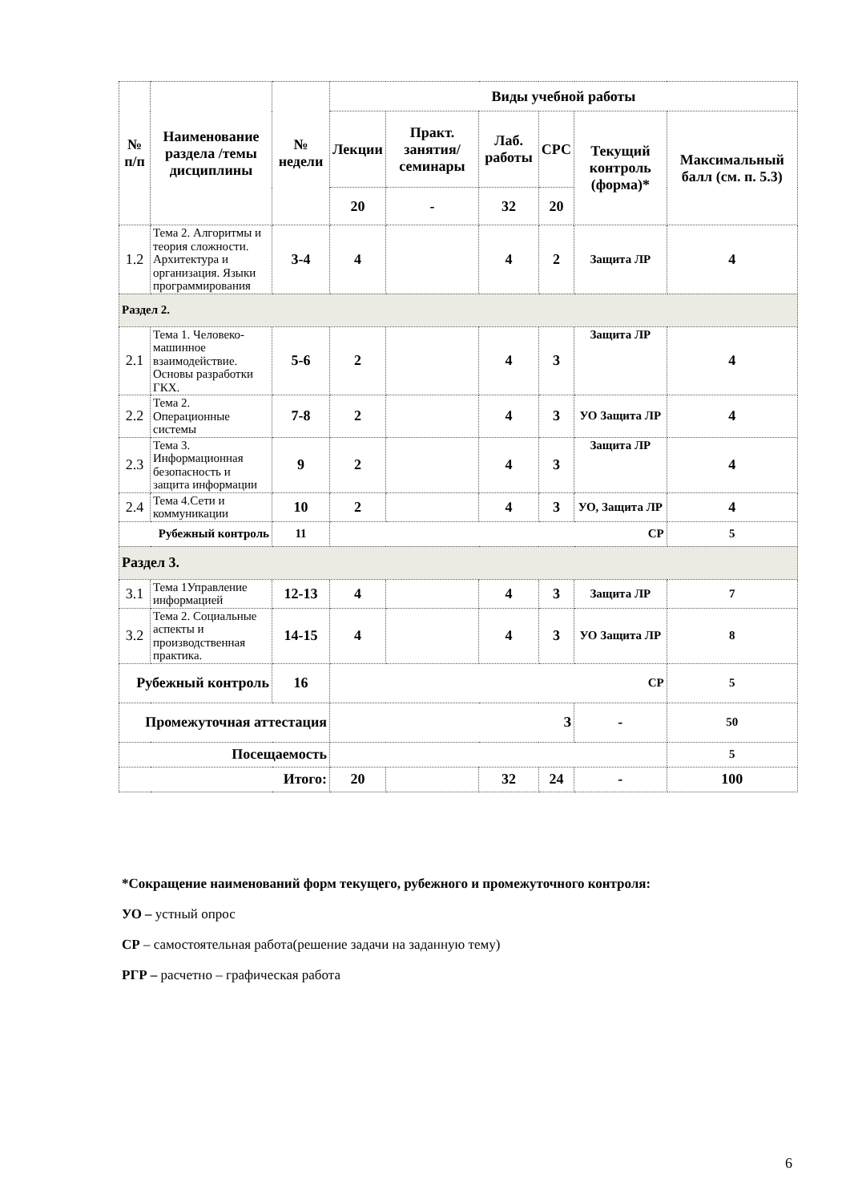| № п/п | Наименование раздела /темы дисциплины | № недели | Виды учебной работы | | | | | |
| --- | --- | --- | --- | --- | --- | --- | --- | --- |
| | | | Лекции | Практ. занятия/ семинары | Лаб. работы | СРС | Текущий контроль (форма)* | Максимальный балл (см. п. 5.3) |
| | | | 20 | - | 32 | 20 | | |
| 1.2 | Тема 2. Алгоритмы и теория сложности. Архитектура и организация. Языки программирования | 3-4 | 4 | | 4 | 2 | Защита ЛР | 4 |
| Раздел 2. | | | | | | | | |
| 2.1 | Тема 1. Человеко-машинное взаимодействие. Основы разработки ГКХ. | 5-6 | 2 | | 4 | 3 | Защита ЛР | 4 |
| 2.2 | Тема 2. Операционные системы | 7-8 | 2 | | 4 | 3 | УО Защита ЛР | 4 |
| 2.3 | Тема 3. Информационная безопасность и защита информации | 9 | 2 | | 4 | 3 | Защита ЛР | 4 |
| 2.4 | Тема 4.Сети и коммуникации | 10 | 2 | | 4 | 3 | УО, Защита ЛР | 4 |
| Рубежный контроль | | 11 | СР | | | | | 5 |
| Раздел 3. | | | | | | | | |
| 3.1 | Тема 1Управление информацией | 12-13 | 4 | | 4 | 3 | Защита ЛР | 7 |
| 3.2 | Тема 2. Социальные аспекты и производственная практика. | 14-15 | 4 | | 4 | 3 | УО Защита ЛР | 8 |
| Рубежный контроль | | 16 | СР | | | | | 5 |
| Промежуточная аттестация | | | З | | | | - | 50 |
| Посещаемость | | | | | | | | 5 |
| Итого: | | | 20 | | 32 | 24 | - | 100 |
*Сокращение наименований форм текущего, рубежного и промежуточного контроля:
УО – устный опрос
СР – самостоятельная работа(решение задачи на заданную тему)
РГР – расчетно – графическая работа
6